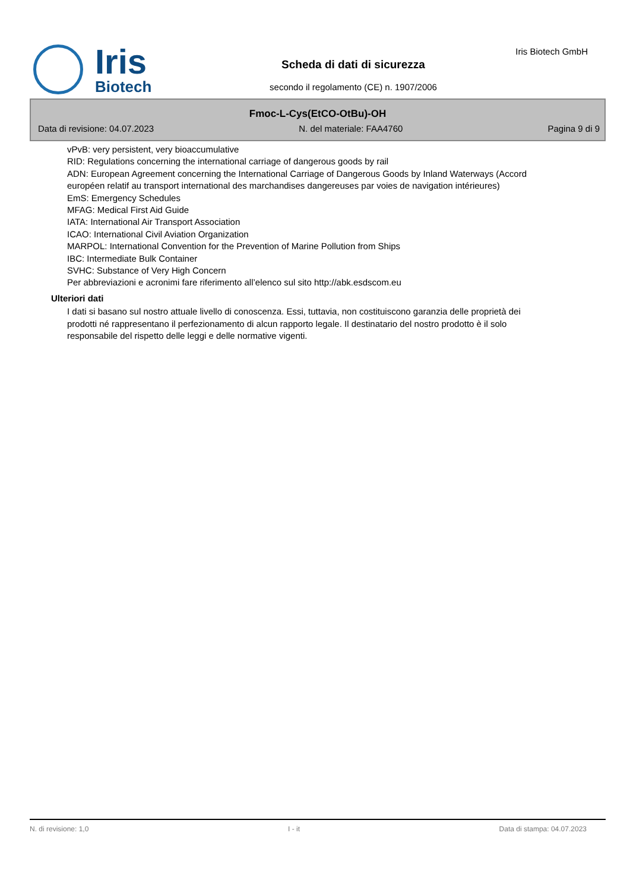Iris
Biotech
Scheda di dati di sicurezza
secondo il regolamento (CE) n. 1907/2006
Iris Biotech GmbH
Fmoc-L-Cys(EtCO-OtBu)-OH
Data di revisione: 04.07.2023 N. del materiale: FAA4760 Pagina 9 di 9
vPvB: very persistent, very bioaccumulative
RID: Regulations concerning the international carriage of dangerous goods by rail
ADN: European Agreement concerning the International Carriage of Dangerous Goods by Inland Waterways (Accord européen relatif au transport international des marchandises dangereuses par voies de navigation intérieures)
EmS: Emergency Schedules
MFAG: Medical First Aid Guide
IATA: International Air Transport Association
ICAO: International Civil Aviation Organization
MARPOL: International Convention for the Prevention of Marine Pollution from Ships
IBC: Intermediate Bulk Container
SVHC: Substance of Very High Concern
Per abbreviazioni e acronimi fare riferimento all’elenco sul sito http://abk.esdscom.eu
Ulteriori dati
I dati si basano sul nostro attuale livello di conoscenza. Essi, tuttavia, non costituiscono garanzia delle proprietà dei prodotti né rappresentano il perfezionamento di alcun rapporto legale. Il destinatario del nostro prodotto è il solo responsabile del rispetto delle leggi e delle normative vigenti.
N. di revisione: 1,0 I - it Data di stampa: 04.07.2023